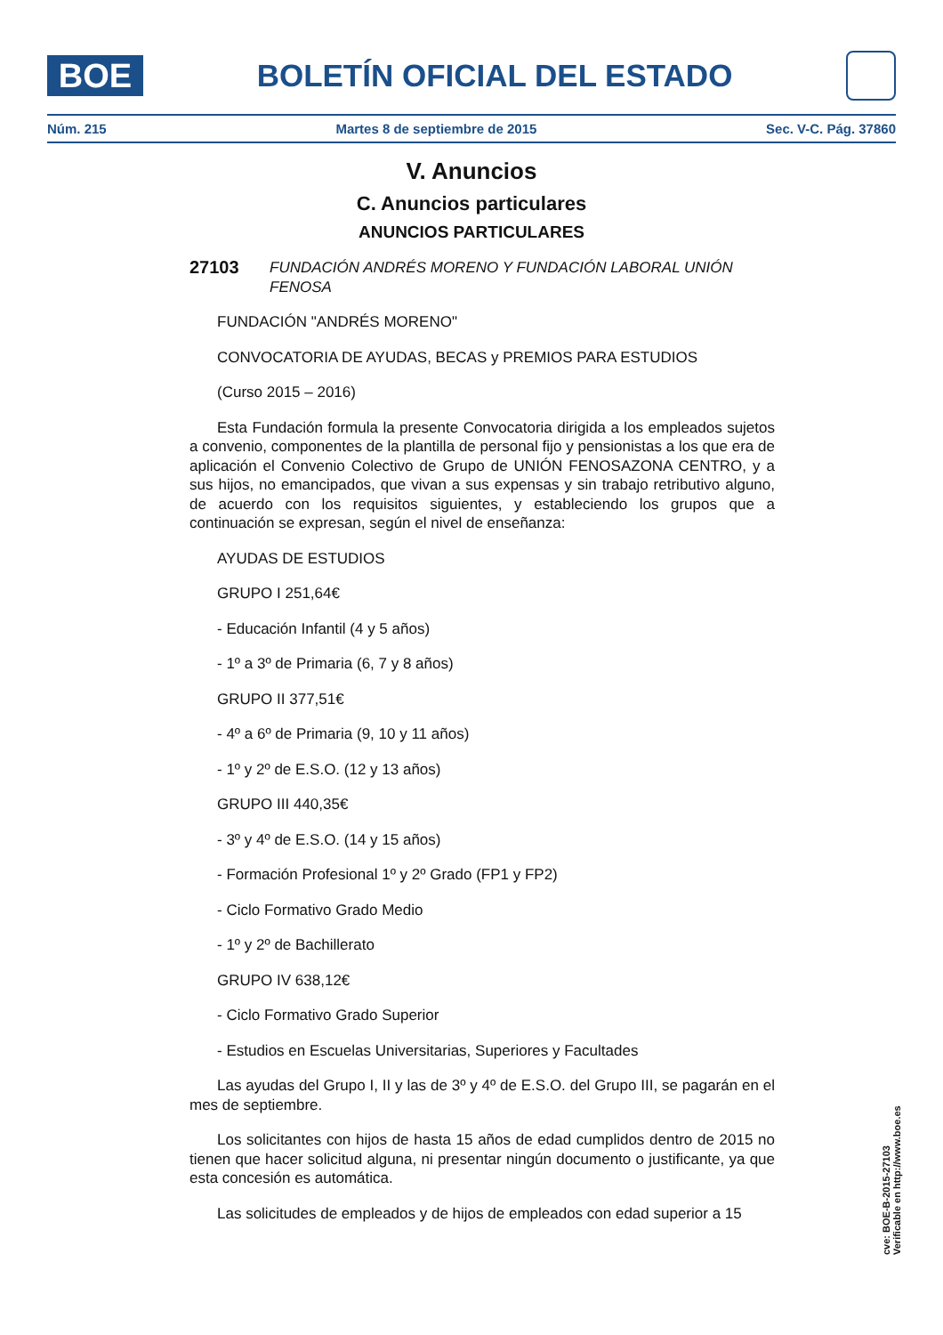BOE
BOLETÍN OFICIAL DEL ESTADO
Núm. 215 Martes 8 de septiembre de 2015 Sec. V-C. Pág. 37860
V. Anuncios
C. Anuncios particulares
ANUNCIOS PARTICULARES
27103 FUNDACIÓN ANDRÉS MORENO Y FUNDACIÓN LABORAL UNIÓN FENOSA
FUNDACIÓN "ANDRÉS MORENO"
CONVOCATORIA DE AYUDAS, BECAS y PREMIOS PARA ESTUDIOS
(Curso 2015 – 2016)
Esta Fundación formula la presente Convocatoria dirigida a los empleados sujetos a convenio, componentes de la plantilla de personal fijo y pensionistas a los que era de aplicación el Convenio Colectivo de Grupo de UNIÓN FENOSAZONA CENTRO, y a sus hijos, no emancipados, que vivan a sus expensas y sin trabajo retributivo alguno, de acuerdo con los requisitos siguientes, y estableciendo los grupos que a continuación se expresan, según el nivel de enseñanza:
AYUDAS DE ESTUDIOS
GRUPO I 251,64€
- Educación Infantil (4 y 5 años)
- 1º a 3º de Primaria (6, 7 y 8 años)
GRUPO II 377,51€
- 4º a 6º de Primaria (9, 10 y 11 años)
- 1º y 2º de E.S.O. (12 y 13 años)
GRUPO III 440,35€
- 3º y 4º de E.S.O. (14 y 15 años)
- Formación Profesional 1º y 2º Grado (FP1 y FP2)
- Ciclo Formativo Grado Medio
- 1º y 2º de Bachillerato
GRUPO IV 638,12€
- Ciclo Formativo Grado Superior
- Estudios en Escuelas Universitarias, Superiores y Facultades
Las ayudas del Grupo I, II y las de 3º y 4º de E.S.O. del Grupo III, se pagarán en el mes de septiembre.
Los solicitantes con hijos de hasta 15 años de edad cumplidos dentro de 2015 no tienen que hacer solicitud alguna, ni presentar ningún documento o justificante, ya que esta concesión es automática.
Las solicitudes de empleados y de hijos de empleados con edad superior a 15
cve: BOE-B-2015-27103
Verificable en http://www.boe.es